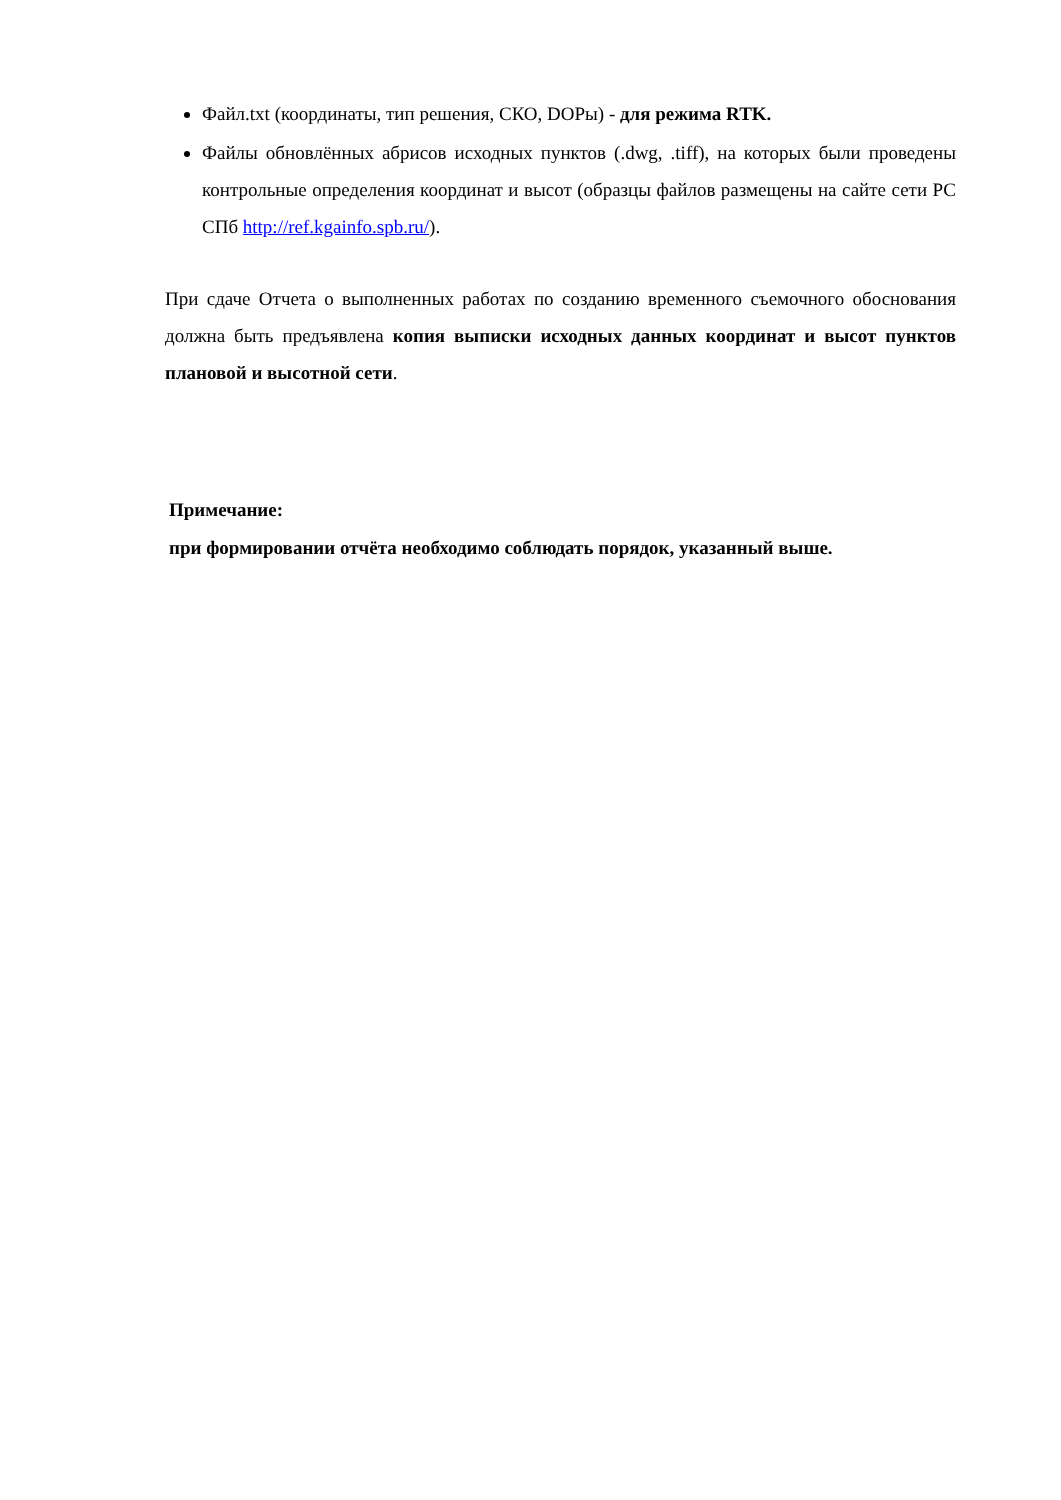Файл.txt (координаты, тип решения, СКО, DOPы) - для режима RTK.
Файлы обновлённых абрисов исходных пунктов (.dwg, .tiff), на которых были проведены контрольные определения координат и высот (образцы файлов размещены на сайте сети РС СПб http://ref.kgainfo.spb.ru/).
При сдаче Отчета о выполненных работах по созданию временного съемочного обоснования должна быть предъявлена копия выписки исходных данных координат и высот пунктов плановой и высотной сети.
Примечание:
при формировании отчёта необходимо соблюдать порядок, указанный выше.